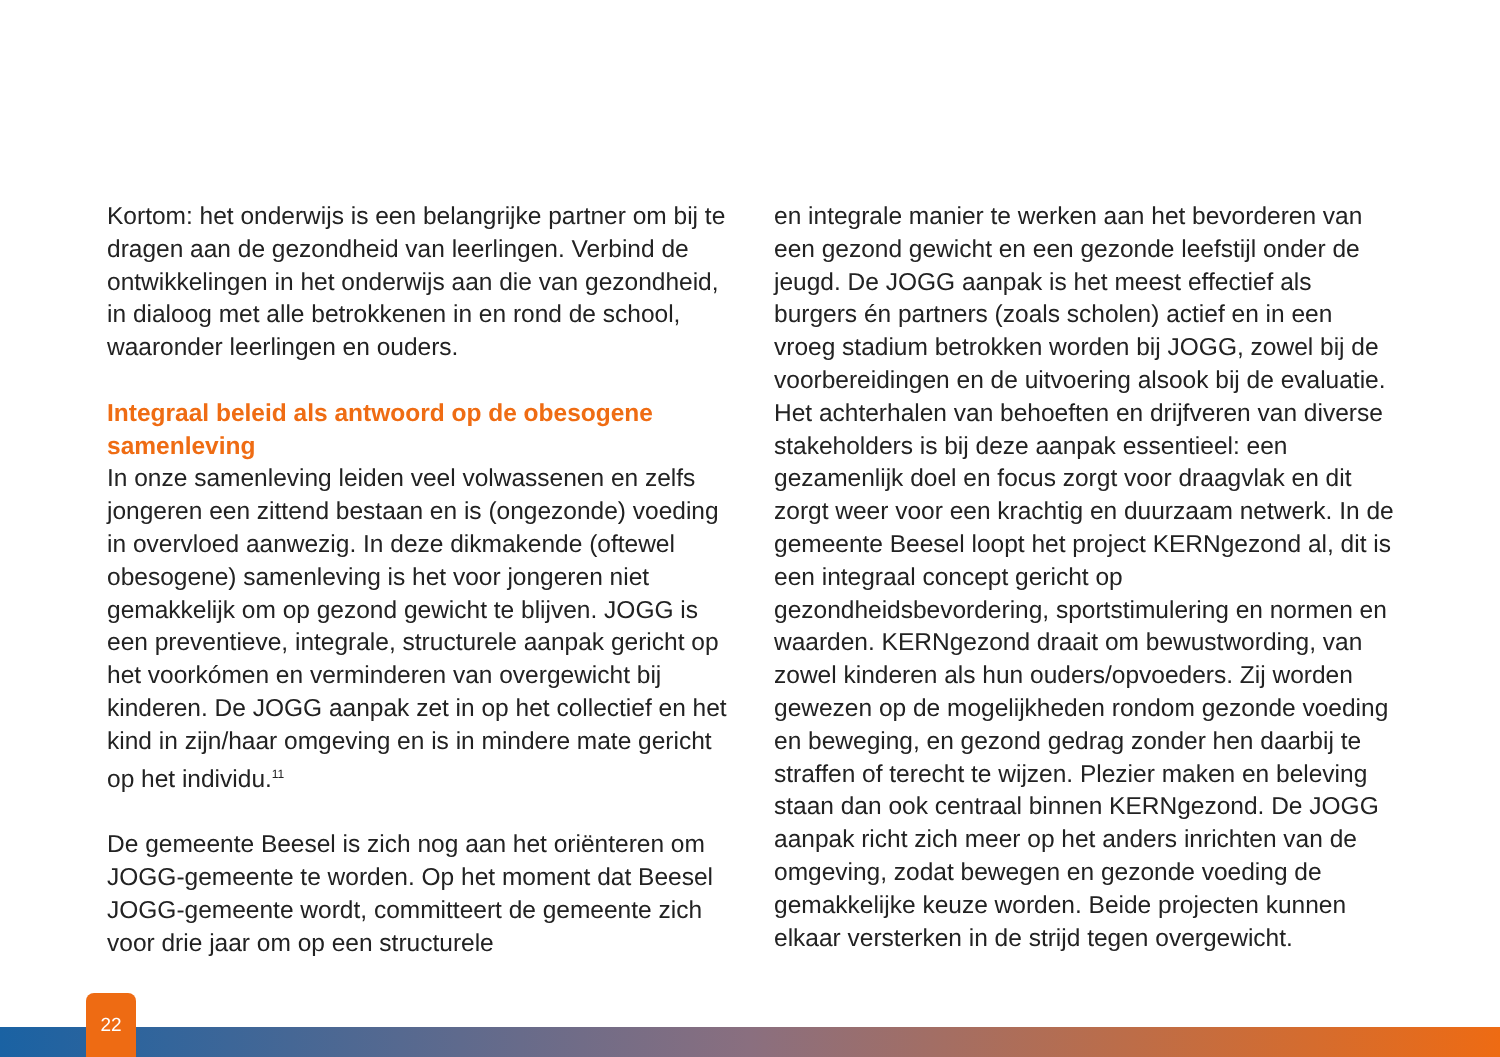Kortom: het onderwijs is een belangrijke partner om bij te dragen aan de gezondheid van leerlingen. Verbind de ontwikkelingen in het onderwijs aan die van gezondheid, in dialoog met alle betrokkenen in en rond de school, waaronder leerlingen en ouders.
Integraal beleid als antwoord op de obesogene samenleving
In onze samenleving leiden veel volwassenen en zelfs jongeren een zittend bestaan en is (ongezonde) voeding in overvloed aanwezig. In deze dikmakende (oftewel obesogene) samenleving is het voor jongeren niet gemakkelijk om op gezond gewicht te blijven. JOGG is een preventieve, integrale, structurele aanpak gericht op het voorkómen en verminderen van overgewicht bij kinderen. De JOGG aanpak zet in op het collectief en het kind in zijn/haar omgeving en is in mindere mate gericht op het individu.<sup>11</sup>
De gemeente Beesel is zich nog aan het oriënteren om JOGG-gemeente te worden. Op het moment dat Beesel JOGG-gemeente wordt, committeert de gemeente zich voor drie jaar om op een structurele
en integrale manier te werken aan het bevorderen van een gezond gewicht en een gezonde leefstijl onder de jeugd. De JOGG aanpak is het meest effectief als burgers én partners (zoals scholen) actief en in een vroeg stadium betrokken worden bij JOGG, zowel bij de voorbereidingen en de uitvoering alsook bij de evaluatie. Het achterhalen van behoeften en drijfveren van diverse stakeholders is bij deze aanpak essentieel: een gezamenlijk doel en focus zorgt voor draagvlak en dit zorgt weer voor een krachtig en duurzaam netwerk. In de gemeente Beesel loopt het project KERNgezond al, dit is een integraal concept gericht op gezondheidsbevordering, sportstimulering en normen en waarden. KERNgezond draait om bewustwording, van zowel kinderen als hun ouders/opvoeders. Zij worden gewezen op de mogelijkheden rondom gezonde voeding en beweging, en gezond gedrag zonder hen daarbij te straffen of terecht te wijzen. Plezier maken en beleving staan dan ook centraal binnen KERNgezond. De JOGG aanpak richt zich meer op het anders inrichten van de omgeving, zodat bewegen en gezonde voeding de gemakkelijke keuze worden. Beide projecten kunnen elkaar versterken in de strijd tegen overgewicht.
22